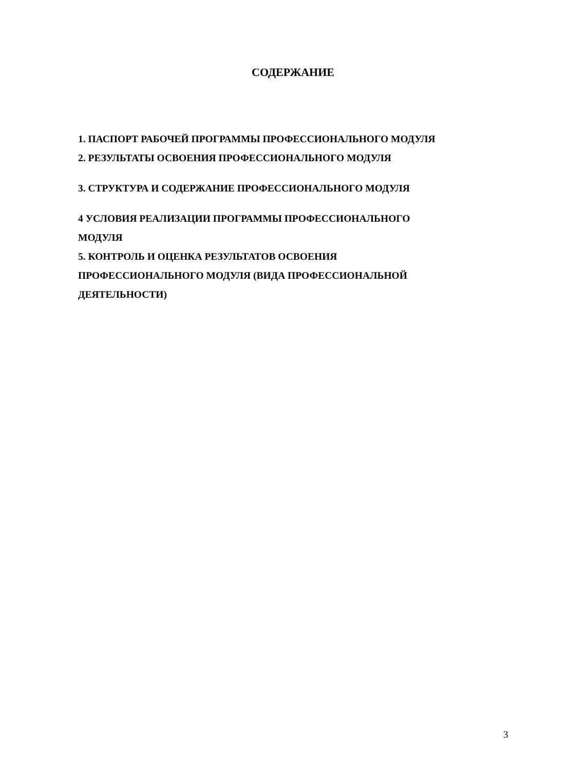СОДЕРЖАНИЕ
1. ПАСПОРТ РАБОЧЕЙ ПРОГРАММЫ ПРОФЕССИОНАЛЬНОГО МОДУЛЯ
2. РЕЗУЛЬТАТЫ ОСВОЕНИЯ ПРОФЕССИОНАЛЬНОГО МОДУЛЯ
3. СТРУКТУРА И СОДЕРЖАНИЕ ПРОФЕССИОНАЛЬНОГО МОДУЛЯ
4 УСЛОВИЯ РЕАЛИЗАЦИИ ПРОГРАММЫ ПРОФЕССИОНАЛЬНОГО
МОДУЛЯ
5. КОНТРОЛЬ И ОЦЕНКА РЕЗУЛЬТАТОВ ОСВОЕНИЯ
ПРОФЕССИОНАЛЬНОГО МОДУЛЯ (ВИДА ПРОФЕССИОНАЛЬНОЙ
ДЕЯТЕЛЬНОСТИ)
3